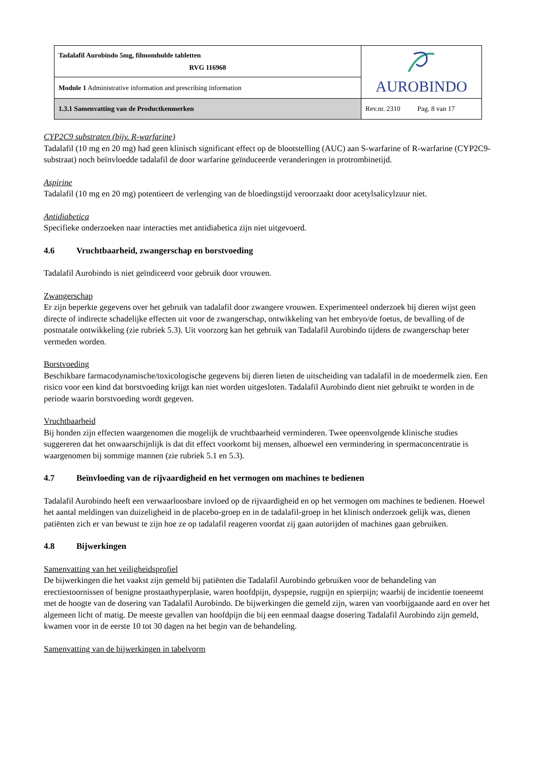| Tadalafil Aurobindo 5mg, filmomhulde tabletten RVG 116968 | AUROBINDO |
| Module 1 Administrative information and prescribing information | |
| 1.3.1 Samenvatting van de Productkenmerken | Rev.nr. 2310 Pag. 8 van 17 |
CYP2C9 substraten (bijv. R-warfarine)
Tadalafil (10 mg en 20 mg) had geen klinisch significant effect op de blootstelling (AUC) aan S-warfarine of R-warfarine (CYP2C9-substraat) noch beïnvloedde tadalafil de door warfarine geïnduceerde veranderingen in protrombinetijd.
Aspirine
Tadalafil (10 mg en 20 mg) potentieert de verlenging van de bloedingstijd veroorzaakt door acetylsalicylzuur niet.
Antidiabetica
Specifieke onderzoeken naar interacties met antidiabetica zijn niet uitgevoerd.
4.6 Vruchtbaarheid, zwangerschap en borstvoeding
Tadalafil Aurobindo is niet geïndiceerd voor gebruik door vrouwen.
Zwangerschap
Er zijn beperkte gegevens over het gebruik van tadalafil door zwangere vrouwen. Experimenteel onderzoek bij dieren wijst geen directe of indirecte schadelijke effecten uit voor de zwangerschap, ontwikkeling van het embryo/de foetus, de bevalling of de postnatale ontwikkeling (zie rubriek 5.3). Uit voorzorg kan het gebruik van Tadalafil Aurobindo tijdens de zwangerschap beter vermeden worden.
Borstvoeding
Beschikbare farmacodynamische/toxicologische gegevens bij dieren lieten de uitscheiding van tadalafil in de moedermelk zien. Een risico voor een kind dat borstvoeding krijgt kan niet worden uitgesloten. Tadalafil Aurobindo dient niet gebruikt te worden in de periode waarin borstvoeding wordt gegeven.
Vruchtbaarheid
Bij honden zijn effecten waargenomen die mogelijk de vruchtbaarheid verminderen. Twee opeenvolgende klinische studies suggereren dat het onwaarschijnlijk is dat dit effect voorkomt bij mensen, alhoewel een vermindering in spermaconcentratie is waargenomen bij sommige mannen (zie rubriek 5.1 en 5.3).
4.7 Beïnvloeding van de rijvaardigheid en het vermogen om machines te bedienen
Tadalafil Aurobindo heeft een verwaarloosbare invloed op de rijvaardigheid en op het vermogen om machines te bedienen. Hoewel het aantal meldingen van duizeligheid in de placebo-groep en in de tadalafil-groep in het klinisch onderzoek gelijk was, dienen patiënten zich er van bewust te zijn hoe ze op tadalafil reageren voordat zij gaan autorijden of machines gaan gebruiken.
4.8 Bijwerkingen
Samenvatting van het veiligheidsprofiel
De bijwerkingen die het vaakst zijn gemeld bij patiënten die Tadalafil Aurobindo gebruiken voor de behandeling van erectiestoornissen of benigne prostaathyperplasie, waren hoofdpijn, dyspepsie, rugpijn en spierpijn; waarbij de incidentie toeneemt met de hoogte van de dosering van Tadalafil Aurobindo. De bijwerkingen die gemeld zijn, waren van voorbijgaande aard en over het algemeen licht of matig. De meeste gevallen van hoofdpijn die bij een eenmaal daagse dosering Tadalafil Aurobindo zijn gemeld, kwamen voor in de eerste 10 tot 30 dagen na het begin van de behandeling.
Samenvatting van de bijwerkingen in tabelvorm